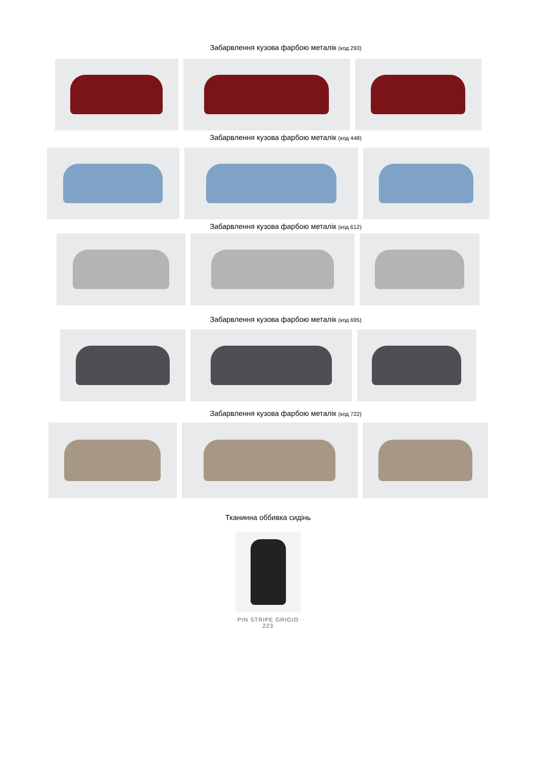Забарвлення кузова фарбою металік (код 293)
Забарвлення кузова фарбою металік (код 448)
Забарвлення кузова фарбою металік (код 612)
Забарвлення кузова фарбою металік (код 695)
Забарвлення кузова фарбою металік (код 722)
Тканинна оббивка сидінь
PIN STRIPE GRIGIO
223